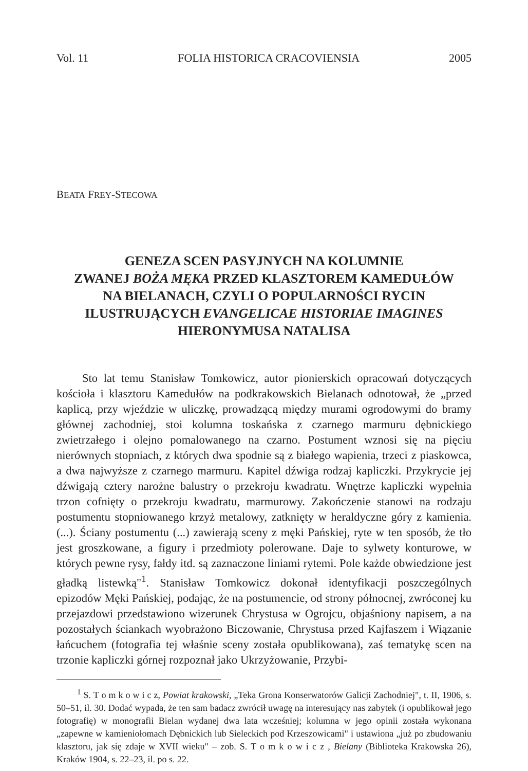Vol. 11 FOLIA HISTORICA CRACOVIENSIA 2005
BEATA FREY-STECOWA
GENEZA SCEN PASYJNYCH NA KOLUMNIE
ZWANEJ BOŻA MĘKA PRZED KLASZTOREM KAMEDUŁÓW
NA BIELANACH, CZYLI O POPULARNOŚCI RYCIN
ILUSTRUJĄCYCH EVANGELICAE HISTORIAE IMAGINES
HIERONYMUSA NATALISA
Sto lat temu Stanisław Tomkowicz, autor pionierskich opracowań dotyczących kościoła i klasztoru Kamedułów na podkrakowskich Bielanach odnotował, że „przed kaplicą, przy wjeździe w uliczkę, prowadzącą między murami ogrodowymi do bramy głównej zachodniej, stoi kolumna toskańska z czarnego marmuru dębnickiego zwietrzałego i olejno pomalowanego na czarno. Postument wznosi się na pięciu nierównych stopniach, z których dwa spodnie są z białego wapienia, trzeci z piaskowca, a dwa najwyższe z czarnego marmuru. Kapitel dźwiga rodzaj kapliczki. Przykrycie jej dźwigają cztery narożne balustry o przekroju kwadratu. Wnętrze kapliczki wypełnia trzon cofnięty o przekroju kwadratu, marmurowy. Zakończenie stanowi na rodzaju postumentu stopniowanego krzyż metalowy, zatknięty w heraldyczne góry z kamienia. (...). Ściany postumentu (...) zawierają sceny z męki Pańskiej, ryte w ten sposób, że tło jest groszkowane, a figury i przedmioty polerowane. Daje to sylwety konturowe, w których pewne rysy, fałdy itd. są zaznaczone liniami rytemi. Pole każde obwiedzione jest gładką listewką"<sup>1</sup>. Stanisław Tomkowicz dokonał identyfikacji poszczególnych epizodów Męki Pańskiej, podając, że na postumencie, od strony północnej, zwróconej ku przejazdowi przedstawiono wizerunek Chrystusa w Ogrojcu, objaśniony napisem, a na pozostałych ściankach wyobrażono Biczowanie, Chrystusa przed Kajfaszem i Wiązanie łańcuchem (fotografia tej właśnie sceny została opublikowana), zaś tematykę scen na trzonie kapliczki górnej rozpoznał jako Ukrzyżowanie, Przybi-
<sup>1</sup> S. T o m k o w i c z, Powiat krakowski, „Teka Grona Konserwatorów Galicji Zachodniej", t. II, 1906, s. 50–51, il. 30. Dodać wypada, że ten sam badacz zwrócił uwagę na interesujący nas zabytek (i opublikował jego fotografię) w monografii Bielan wydanej dwa lata wcześniej; kolumna w jego opinii została wykonana „zapewne w kamieniołomach Dębnickich lub Sieleckich pod Krzeszowicami" i ustawiona „już po zbudowaniu klasztoru, jak się zdaje w XVII wieku" – zob. S. T o m k o w i c z , Bielany (Biblioteka Krakowska 26), Kraków 1904, s. 22–23, il. po s. 22.